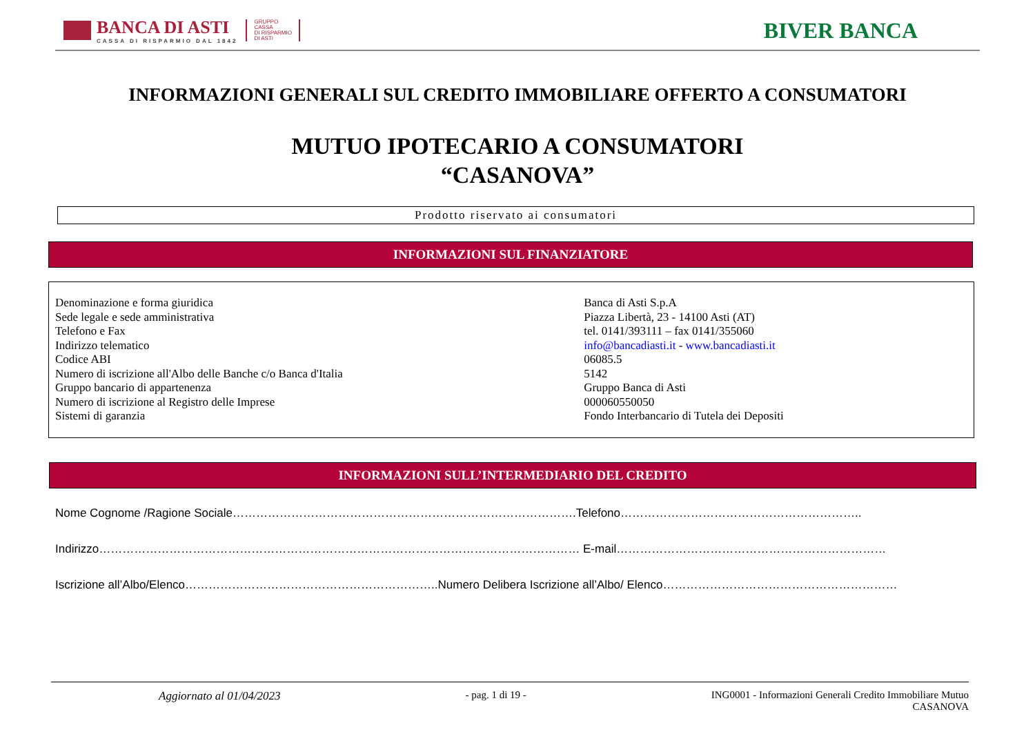BANCA DI ASTI
CASSA DI RISPARMIO DAL 1842
GRUPPO
CASSA
DI RISPARMIO
DI ASTI
BIVER BANCA
INFORMAZIONI GENERALI SUL CREDITO IMMOBILIARE OFFERTO A CONSUMATORI
MUTUO IPOTECARIO A CONSUMATORI
“CASANOVA”
Prodotto riservato ai consumatori
INFORMAZIONI SUL FINANZIATORE
| Denominazione e forma giuridica | Banca di Asti S.p.A |
| Sede legale e sede amministrativa | Piazza Libertà, 23 - 14100 Asti (AT) |
| Telefono e Fax | tel. 0141/393111 – fax 0141/355060 |
| Indirizzo telematico | info@bancadiasti.it - www.bancadiasti.it |
| Codice ABI | 06085.5 |
| Numero di iscrizione all'Albo delle Banche c/o Banca d'Italia | 5142 |
| Gruppo bancario di appartenenza | Gruppo Banca di Asti |
| Numero di iscrizione al Registro delle Imprese | 000060550050 |
| Sistemi di garanzia | Fondo Interbancario di Tutela dei Depositi |
INFORMAZIONI SULL’INTERMEDIARIO DEL CREDITO
Nome Cognome /Ragione Sociale…………………………………………………………………………….Telefono……………………………………………………..
Indirizzo…………………………………………………………………………………………………………… E-mail……………………………………………………………
Iscrizione all’Albo/Elenco………………………………………………………..Numero Delibera Iscrizione all’Albo/ Elenco……………………………………………………
Aggiornato al 01/04/2023 - pag. 1 di 19 - ING0001 - Informazioni Generali Credito Immobiliare Mutuo
CASANOVA